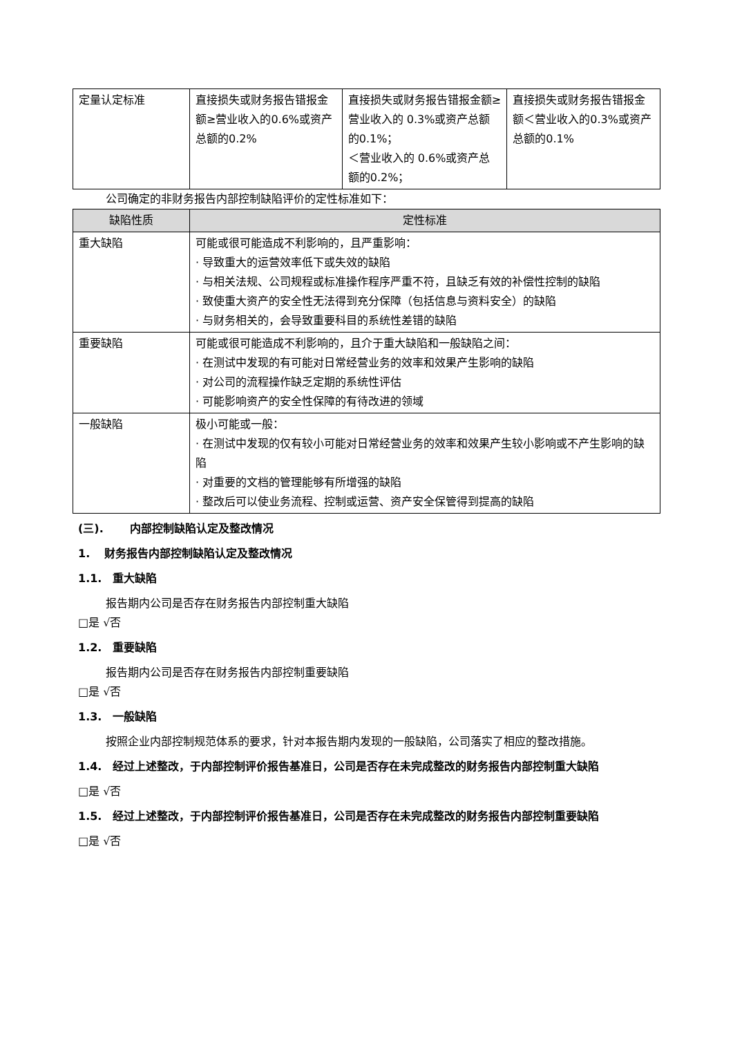| 定量认定标准 | 直接损失或财务报告错报金额≥营业收入的0.6%或资产总额的0.2% | 直接损失或财务报告错报金额≥营业收入的 0.3%或资产总额的0.1%； ＜营业收入的 0.6%或资产总额的0.2%； | 直接损失或财务报告错报金额＜营业收入的0.3%或资产总额的0.1% |
公司确定的非财务报告内部控制缺陷评价的定性标准如下：
| 缺陷性质 | 定性标准 |
| --- | --- |
| 重大缺陷 | 可能或很可能造成不利影响的，且严重影响： · 导致重大的运营效率低下或失效的缺陷 · 与相关法规、公司规程或标准操作程序严重不符，且缺乏有效的补偿性控制的缺陷 · 致使重大资产的安全性无法得到充分保障（包括信息与资料安全）的缺陷 · 与财务相关的，会导致重要科目的系统性差错的缺陷 |
| 重要缺陷 | 可能或很可能造成不利影响的，且介于重大缺陷和一般缺陷之间： · 在测试中发现的有可能对日常经营业务的效率和效果产生影响的缺陷 · 对公司的流程操作缺乏定期的系统性评估 · 可能影响资产的安全性保障的有待改进的领域 |
| 一般缺陷 | 极小可能或一般： · 在测试中发现的仅有较小可能对日常经营业务的效率和效果产生较小影响或不产生影响的缺陷 · 对重要的文档的管理能够有所增强的缺陷 · 整改后可以使业务流程、控制或运营、资产安全保管得到提高的缺陷 |
(三). 内部控制缺陷认定及整改情况
1. 财务报告内部控制缺陷认定及整改情况
1.1. 重大缺陷
报告期内公司是否存在财务报告内部控制重大缺陷
□是 √否
1.2. 重要缺陷
报告期内公司是否存在财务报告内部控制重要缺陷
□是 √否
1.3. 一般缺陷
按照企业内部控制规范体系的要求，针对本报告期内发现的一般缺陷，公司落实了相应的整改措施。
1.4. 经过上述整改，于内部控制评价报告基准日，公司是否存在未完成整改的财务报告内部控制重大缺陷
□是 √否
1.5. 经过上述整改，于内部控制评价报告基准日，公司是否存在未完成整改的财务报告内部控制重要缺陷
□是 √否